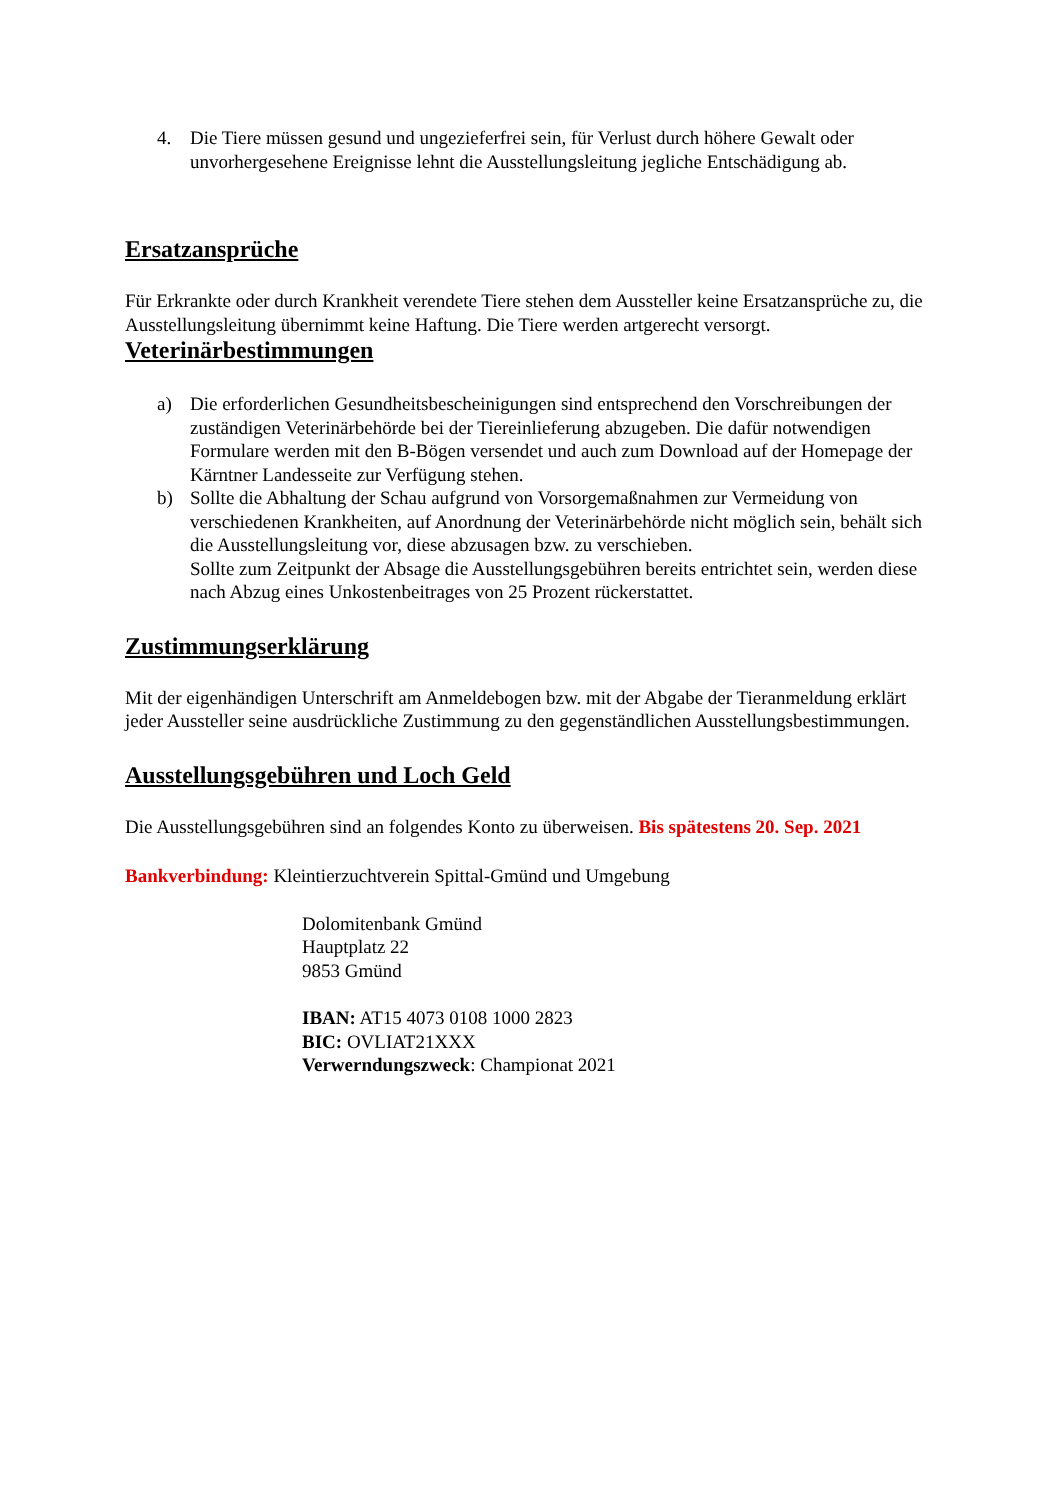4. Die Tiere müssen gesund und ungezieferfrei sein, für Verlust durch höhere Gewalt oder unvorhergesehene Ereignisse lehnt die Ausstellungsleitung jegliche Entschädigung ab.
Ersatzansprüche
Für Erkrankte oder durch Krankheit verendete Tiere stehen dem Aussteller keine Ersatzansprüche zu, die Ausstellungsleitung übernimmt keine Haftung. Die Tiere werden artgerecht versorgt.
Veterinärbestimmungen
a) Die erforderlichen Gesundheitsbescheinigungen sind entsprechend den Vorschreibungen der zuständigen Veterinärbehörde bei der Tiereinlieferung abzugeben. Die dafür notwendigen Formulare werden mit den B-Bögen versendet und auch zum Download auf der Homepage der Kärntner Landesseite zur Verfügung stehen.
b) Sollte die Abhaltung der Schau aufgrund von Vorsorgemaßnahmen zur Vermeidung von verschiedenen Krankheiten, auf Anordnung der Veterinärbehörde nicht möglich sein, behält sich die Ausstellungsleitung vor, diese abzusagen bzw. zu verschieben.
Sollte zum Zeitpunkt der Absage die Ausstellungsgebühren bereits entrichtet sein, werden diese nach Abzug eines Unkostenbeitrages von 25 Prozent rückerstattet.
Zustimmungserklärung
Mit der eigenhändigen Unterschrift am Anmeldebogen bzw. mit der Abgabe der Tieranmeldung erklärt jeder Aussteller seine ausdrückliche Zustimmung zu den gegenständlichen Ausstellungsbestimmungen.
Ausstellungsgebühren und Loch Geld
Die Ausstellungsgebühren sind an folgendes Konto zu überweisen. Bis spätestens 20. Sep. 2021
Bankverbindung: Kleintierzuchtverein Spittal-Gmünd und Umgebung
Dolomitenbank Gmünd
Hauptplatz 22
9853 Gmünd
IBAN: AT15 4073 0108 1000 2823
BIC: OVLIAT21XXX
Verwerndungszweck: Championat 2021